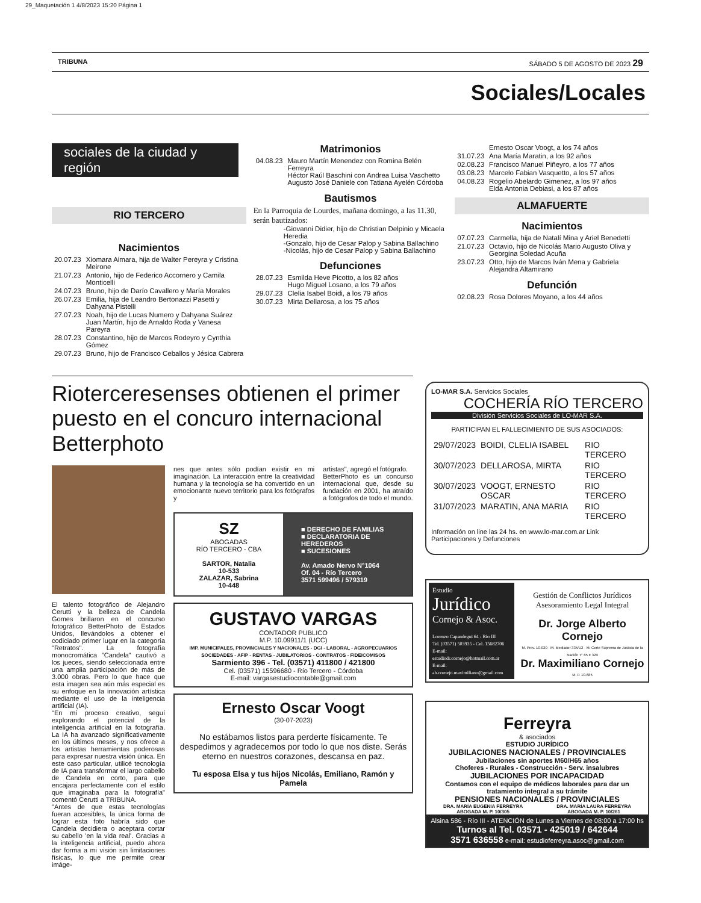29_Maquetación 1 4/8/2023 15:20 Página 1
TRIBUNA SÁBADO 5 DE AGOSTO DE 2023 29
Sociales/Locales
sociales de la ciudad y región
RIO TERCERO
Nacimientos
| 20.07.23 | Xiomara Aimara, hija de Walter Pereyra y Cristina Meirone |
| 21.07.23 | Antonio, hijo de Federico Accornero y Camila Monticelli |
| 24.07.23 | Bruno, hijo de Darío Cavallero y María Morales |
| 26.07.23 | Emilia, hija de Leandro Bertonazzi Pasetti y Dahyana Pistelli |
| 27.07.23 | Noah, hijo de Lucas Numero y Dahyana Suárez Juan Martín, hijo de Arnaldo Roda y Vanesa Pareyra |
| 28.07.23 | Constantino, hijo de Marcos Rodeyro y Cynthia Gómez |
| 29.07.23 | Bruno, hijo de Francisco Ceballos y Jésica Cabrera |
Matrimonios
| 04.08.23 | Mauro Martín Menendez con Romina Belén Ferreyra Héctor Raúl Baschini con Andrea Luisa Vaschetto Augusto José Daniele con Tatiana Ayelén Córdoba |
Bautismos
En la Parroquia de Lourdes, mañana domingo, a las 11.30, serán bautizados:
-Giovanni Didier, hijo de Christian Delpinio y Micaela Heredia
-Gonzalo, hijo de Cesar Palop y Sabina Ballachino
-Nicolás, hijo de Cesar Palop y Sabina Ballachino
Defunciones
| 28.07.23 | Esmilda Heve Picotto, a los 82 años Hugo Miguel Losano, a los 79 años |
| 29.07.23 | Clelia Isabel Boidi, a los 79 años |
| 30.07.23 | Mirta Dellarosa, a los 75 años |
| | Ernesto Oscar Voogt, a los 74 años |
| 31.07.23 | Ana María Maratin, a los 92 años |
| 02.08.23 | Francisco Manuel Piñeyro, a los 77 años |
| 03.08.23 | Marcelo Fabian Vasquetto, a los 57 años |
| 04.08.23 | Rogelio Abelardo Gimenez, a los 97 años Elda Antonia Debiasi, a los 87 años |
ALMAFUERTE
Nacimientos
| 07.07.23 | Carmella, hija de Natalí Mina y Ariel Benedetti |
| 21.07.23 | Octavio, hijo de Nicolás Mario Augusto Oliva y Georgina Soledad Acuña |
| 23.07.23 | Otto, hijo de Marcos Iván Mena y Gabriela Alejandra Altamirano |
Defunción
| 02.08.23 | Rosa Dolores Moyano, a los 44 años |
Rioterceresenses obtienen el primer puesto en el concuro internacional Betterphoto
El talento fotográfico de Alejandro Cerutti y la belleza de Candela Gomes brillaron en el concurso fotográfico BetterPhoto de Estados Unidos, llevándolos a obtener el codiciado primer lugar en la categoría "Retratos". La fotografía monocromática "Candela" cautivó a los jueces, siendo seleccionada entre una amplia participación de más de 3.000 obras. Pero lo que hace que esta imagen sea aún más especial es su enfoque en la innovación artística mediante el uso de la inteligencia artificial (IA).
"En mi proceso creativo, seguí explorando el potencial de la inteligencia artificial en la fotografía. La IA ha avanzado significativamente en los últimos meses, y nos ofrece a los artistas herramientas poderosas para expresar nuestra visión única. En este caso particular, utilicé tecnología de IA para transformar el largo cabello de Candela en corto, para que encajara perfectamente con el estilo que imaginaba para la fotografía" comentó Cerutti a TRIBUNA.
"Antes de que estas tecnologías fueran accesibles, la única forma de lograr esta foto habría sido que Candela decidiera o aceptara cortar su cabello 'en la vida real'. Gracias a la inteligencia artificial, puedo ahora dar forma a mi visión sin limitaciones físicas, lo que me permite crear imáge-
nes que antes sólo podían existir en mi imaginación. La interacción entre la creatividad humana y la tecnología se ha convertido en un emocionante nuevo territorio para los fotógrafos y
artistas", agregó el fotógrafo.
BetterPhoto es un concurso internacional que, desde su fundación en 2001, ha atraído a fotógrafos de todo el mundo.
SZ
ABOGADAS
RÍO TERCERO - CBA
SARTOR, Natalia
10-533
ZALAZAR, Sabrina
10-448
■ DERECHO DE FAMILIAS
■ DECLARATORIA DE HEREDEROS
■ SUCESIONES
Av. Amado Nervo N°1064
Of. 04 - Río Tercero
3571 599496 / 579319
GUSTAVO VARGAS
CONTADOR PUBLICO
M.P. 10.09911/1 (UCC)
IMP. MUNICIPALES, PROVINCIALES Y NACIONALES - DGI - LABORAL - AGROPECUARIOS
SOCIEDADES - AFIP - RENTAS - JUBILATORIOS - CONTRATOS - FIDEICOMISOS
Sarmiento 396 - Tel. (03571) 411800 / 421800
Cel. (03571) 15596680 - Río Tercero - Córdoba
E-mail: vargasestudiocontable@gmail.com
Ernesto Oscar Voogt
(30-07-2023)
No estábamos listos para perderte físicamente. Te despedimos y agradecemos por todo lo que nos diste. Serás eterno en nuestros corazones, descansa en paz.
Tu esposa Elsa y tus hijos Nicolás, Emiliano, Ramón y Pamela
LO-MAR S.A. Servicios Sociales
COCHERÍA RÍO TERCERO
División Servicios Sociales de LO-MAR S.A.
PARTICIPAN EL FALLECIMIENTO DE SUS ASOCIADOS:
| 29/07/2023 | BOIDI, CLELIA ISABEL | RIO TERCERO |
| 30/07/2023 | DELLAROSA, MIRTA | RIO TERCERO |
| 30/07/2023 | VOOGT, ERNESTO OSCAR | RIO TERCERO |
| 31/07/2023 | MARATIN, ANA MARIA | RIO TERCERO |
Información on line las 24 hs. en www.lo-mar.com.ar Link Participaciones y Defunciones
Estudio
Jurídico
Cornejo & Asoc.
Lorenzo Capandegui 64 - Río III
Tel. (03571) 503935 - Cel. 15682706
E-mail: estudiodr.cornejo@hotmail.com.ar
E-mail: ab.cornejo.maximiliano@gmail.com
Gestión de Conflictos Jurídicos
Asesoramiento Legal Integral
Dr. Jorge Alberto Cornejo
M. Prov. 10-020 · M. Mediador 335/U2 · M. Corte Suprema de Justicia de la Nación T° 65 F 329
Dr. Maximiliano Cornejo
M. P. 10-685
Ferreyra
& asociados
ESTUDIO JURÍDICO
JUBILACIONES NACIONALES / PROVINCIALES
Jubilaciones sin aportes M60/H65 años
Choferes - Rurales - Construcción - Serv. insalubres
JUBILACIONES POR INCAPACIDAD
Contamos con el equipo de médicos laborales para dar un tratamiento integral a su trámite
PENSIONES NACIONALES / PROVINCIALES
DRA. MARÍA EUGENIA FERREYRA
ABOGADA M. P. 10/305 DRA. MARÍA LAURA FERREYRA
ABOGADA M. P. 10/261
Alsina 586 - Río III - ATENCIÓN de Lunes a Viernes de 08:00 a 17:00 hs
Turnos al Tel. 03571 - 425019 / 642644
3571 636558 e-mail: estudioferreyra.asoc@gmail.com